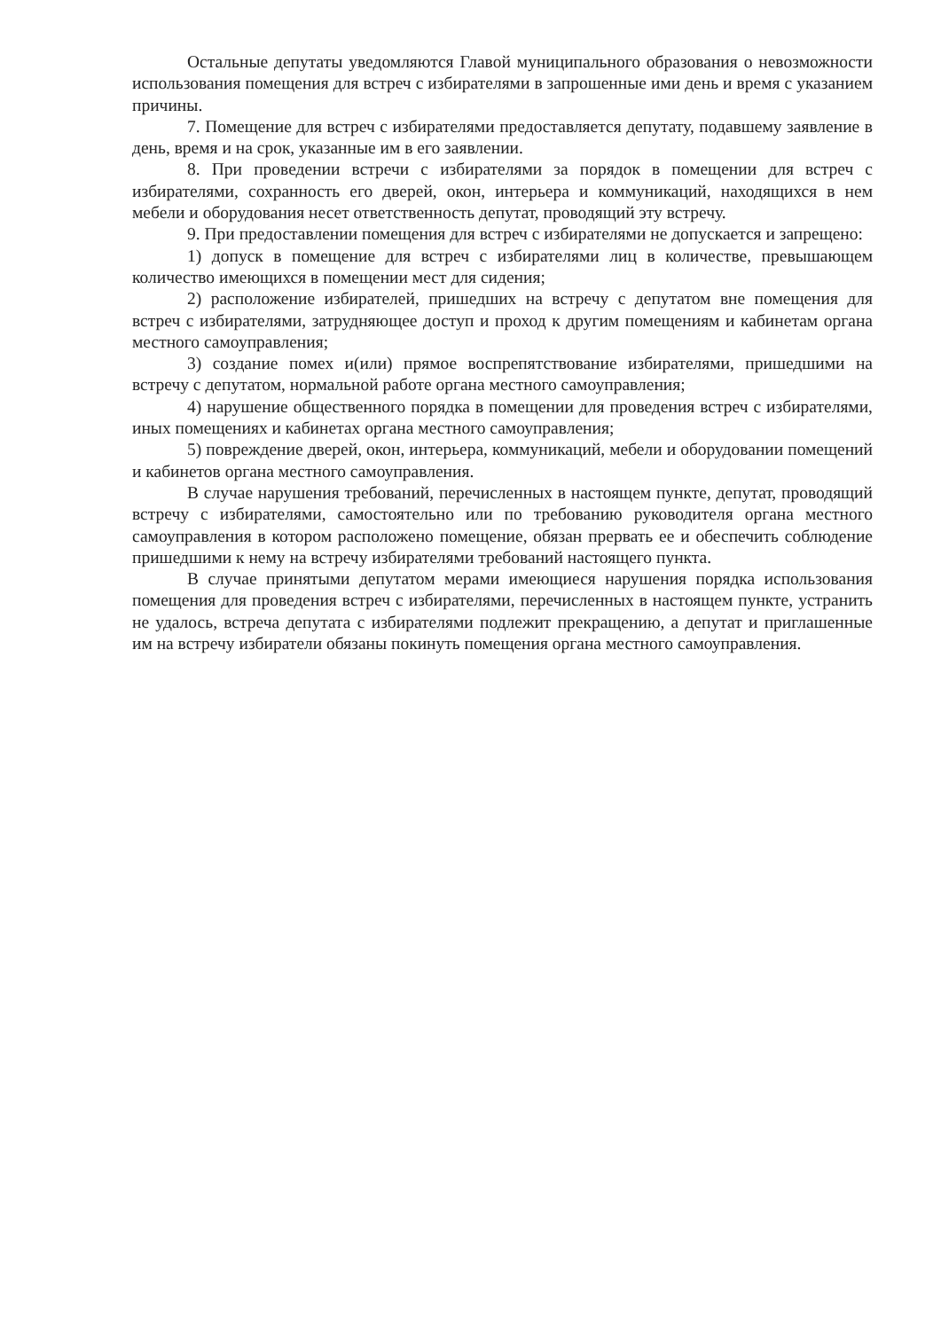Остальные депутаты уведомляются Главой муниципального образования о невозможности использования помещения для встреч с избирателями в запрошенные ими день и время с указанием причины.
7. Помещение для встреч с избирателями предоставляется депутату, подавшему заявление в день, время и на срок, указанные им в его заявлении.
8. При проведении встречи с избирателями за порядок в помещении для встреч с избирателями, сохранность его дверей, окон, интерьера и коммуникаций, находящихся в нем мебели и оборудования несет ответственность депутат, проводящий эту встречу.
9. При предоставлении помещения для встреч с избирателями не допускается и запрещено:
1) допуск в помещение для встреч с избирателями лиц в количестве, превышающем количество имеющихся в помещении мест для сидения;
2) расположение избирателей, пришедших на встречу с депутатом вне помещения для встреч с избирателями, затрудняющее доступ и проход к другим помещениям и кабинетам органа местного самоуправления;
3) создание помех и(или) прямое воспрепятствование избирателями, пришедшими на встречу с депутатом, нормальной работе органа местного самоуправления;
4) нарушение общественного порядка в помещении для проведения встреч с избирателями, иных помещениях и кабинетах органа местного самоуправления;
5) повреждение дверей, окон, интерьера, коммуникаций, мебели и оборудовании помещений и кабинетов органа местного самоуправления.
В случае нарушения требований, перечисленных в настоящем пункте, депутат, проводящий встречу с избирателями, самостоятельно или по требованию руководителя органа местного самоуправления в котором расположено помещение, обязан прервать ее и обеспечить соблюдение пришедшими к нему на встречу избирателями требований настоящего пункта.
В случае принятыми депутатом мерами имеющиеся нарушения порядка использования помещения для проведения встреч с избирателями, перечисленных в настоящем пункте, устранить не удалось, встреча депутата с избирателями подлежит прекращению, а депутат и приглашенные им на встречу избиратели обязаны покинуть помещения органа местного самоуправления.